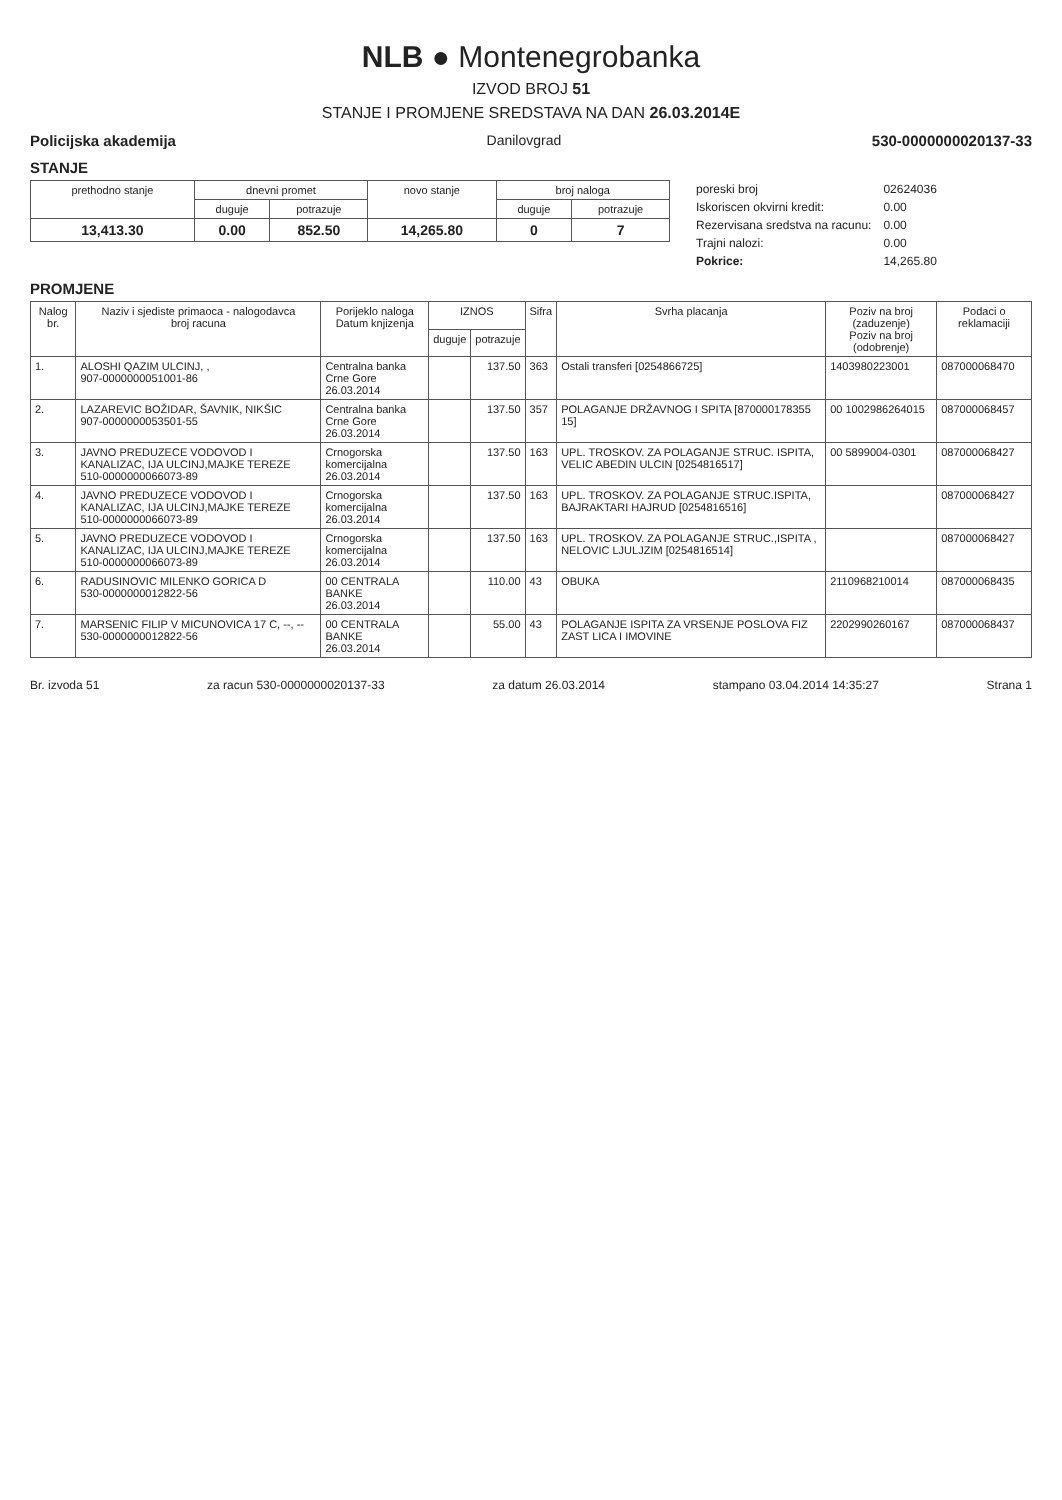NLB ● Montenegrobanka
IZVOD BROJ 51
STANJE I PROMJENE SREDSTAVA NA DAN 26.03.2014E
Policijska akademija Danilovgrad 530-0000000020137-33
STANJE
| prethodno stanje | dnevni promet | | novo stanje | broj naloga | |
| --- | --- | --- | --- | --- | --- |
| | duguje | potrazuje | | duguje | potrazuje |
| 13,413.30 | 0.00 | 852.50 | 14,265.80 | 0 | 7 |
| poreski broj | 02624036 |
| Iskoriscen okvirni kredit: | 0.00 |
| Rezervisana sredstva na racunu: | 0.00 |
| Trajni nalozi: | 0.00 |
| Pokrice: | 14,265.80 |
PROMJENE
| Nalog br. | Naziv i sjediste primaoca - nalogodavca broj racuna | Porijeklo naloga Datum knjizenja | IZNOS | | Sifra | Svrha placanja | Poziv na broj (zaduzenje) Poziv na broj (odobrenje) | Podaci o reklamaciji |
| --- | --- | --- | --- | --- | --- | --- | --- | --- |
| | | | duguje | potrazuje | | | | |
| 1. | ALOSHI QAZIM ULCINJ, , 907-0000000051001-86 | Centralna banka Crne Gore 26.03.2014 | | 137.50 | 363 | Ostali transferi [0254866725] | 1403980223001 | 08700006847​0 |
| 2. | LAZAREVIC BOŽIDAR, ŠAVNIK, NIKŠIC 907-0000000053501-55 | Centralna banka Crne Gore 26.03.2014 | | 137.50 | 357 | POLAGANJE DRŽAVNOG I SPITA [870000178355​15] | 00 1002986264015 | 087000068457 |
| 3. | JAVNO PREDUZECE VODOVOD I KANALIZAC, IJA ULCINJ,MAJKE TEREZE 510-0000000066073-89 | Crnogorska komercijalna 26.03.2014 | | 137.50 | 163 | UPL. TROSKOV. ZA POLAGANJE STRUC. ISPITA, VELIC ABEDIN ULCIN [0254816517] | 00 5899004-0301 | 087000068427 |
| 4. | JAVNO PREDUZECE VODOVOD I KANALIZAC, IJA ULCINJ,MAJKE TEREZE 510-0000000066073-89 | Crnogorska komercijalna 26.03.2014 | | 137.50 | 163 | UPL. TROSKOV. ZA POLAGANJE STRUC.ISPITA, BAJRAKTARI HAJRUD [0254816516] | | 087000068427 |
| 5. | JAVNO PREDUZECE VODOVOD I KANALIZAC, IJA ULCINJ,MAJKE TEREZE 510-0000000066073-89 | Crnogorska komercijalna 26.03.2014 | | 137.50 | 163 | UPL. TROSKOV. ZA POLAGANJE STRUC.,ISPITA , NELOVIC LJULJZIM [0254816514] | | 087000068427 |
| 6. | RADUSINOVIC MILENKO GORICA D 530-0000000012822-56 | 00 CENTRALA BANKE 26.03.2014 | | 110.00 | 43 | OBUKA | 2110968210014 | 087000068435 |
| 7. | MARSENIC FILIP V MICUNOVICA 17 C, --, -- 530-0000000012822-56 | 00 CENTRALA BANKE 26.03.2014 | | 55.00 | 43 | POLAGANJE ISPITA ZA VRSENJE POSLOVA FIZ ZAST LICA I IMOVINE | 2202990260167 | 087000068437 |
Br. izvoda 51 za racun 530-0000000020137-33 za datum 26.03.2014 stampano 03.04.2014 14:35:27 Strana 1